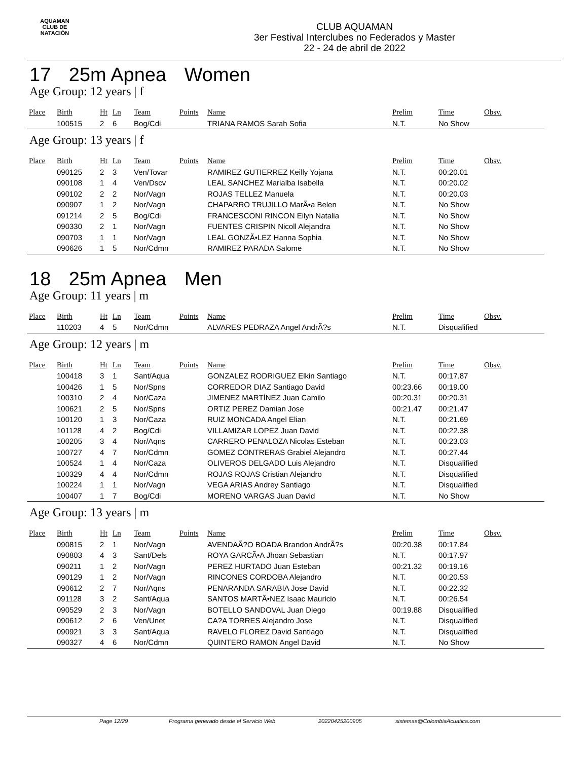AQUAMAN
CLUB DE NATACIÓN
CLUB AQUAMAN
3er Festival Interclubes no Federados y Master
22 - 24 de abril de 2022
17 25m Apnea Women
Age Group: 12 years | f
| Place | Birth | Ht | Ln | Team | Points | Name | Prelim | Time | Obsv. |
| --- | --- | --- | --- | --- | --- | --- | --- | --- | --- |
| | 100515 | 2 | 6 | Bog/Cdi | | TRIANA RAMOS Sarah Sofia | N.T. | No Show | |
Age Group: 13 years | f
| Place | Birth | Ht | Ln | Team | Points | Name | Prelim | Time | Obsv. |
| --- | --- | --- | --- | --- | --- | --- | --- | --- | --- |
| | 090125 | 2 | 3 | Ven/Tovar | | RAMIREZ GUTIERREZ Keilly Yojana | N.T. | 00:20.01 | |
| | 090108 | 1 | 4 | Ven/Dscv | | LEAL SANCHEZ Marialba Isabella | N.T. | 00:20.02 | |
| | 090102 | 2 | 2 | Nor/Vagn | | ROJAS TELLEZ Manuela | N.T. | 00:20.03 | |
| | 090907 | 1 | 2 | Nor/Vagn | | CHAPARRO TRUJILLO MarÃ•a Belen | N.T. | No Show | |
| | 091214 | 2 | 5 | Bog/Cdi | | FRANCESCONI RINCON Eilyn Natalia | N.T. | No Show | |
| | 090330 | 2 | 1 | Nor/Vagn | | FUENTES CRISPIN Nicoll Alejandra | N.T. | No Show | |
| | 090703 | 1 | 1 | Nor/Vagn | | LEAL GONZÃ•LEZ Hanna Sophia | N.T. | No Show | |
| | 090626 | 1 | 5 | Nor/Cdmn | | RAMIREZ PARADA Salome | N.T. | No Show | |
18 25m Apnea Men
Age Group: 11 years | m
| Place | Birth | Ht | Ln | Team | Points | Name | Prelim | Time | Obsv. |
| --- | --- | --- | --- | --- | --- | --- | --- | --- | --- |
| | 110203 | 4 | 5 | Nor/Cdmn | | ALVARES PEDRAZA Angel AndrÃ?s | N.T. | Disqualified | |
Age Group: 12 years | m
| Place | Birth | Ht | Ln | Team | Points | Name | Prelim | Time | Obsv. |
| --- | --- | --- | --- | --- | --- | --- | --- | --- | --- |
| | 100418 | 3 | 1 | Sant/Aqua | | GONZALEZ RODRIGUEZ Elkin Santiago | N.T. | 00:17.87 | |
| | 100426 | 1 | 5 | Nor/Spns | | CORREDOR DIAZ Santiago David | 00:23.66 | 00:19.00 | |
| | 100310 | 2 | 4 | Nor/Caza | | JIMENEZ MARTÍNEZ Juan Camilo | 00:20.31 | 00:20.31 | |
| | 100621 | 2 | 5 | Nor/Spns | | ORTIZ PEREZ Damian Jose | 00:21.47 | 00:21.47 | |
| | 100120 | 1 | 3 | Nor/Caza | | RUIZ MONCADA Angel Elian | N.T. | 00:21.69 | |
| | 101128 | 4 | 2 | Bog/Cdi | | VILLAMIZAR LOPEZ Juan David | N.T. | 00:22.38 | |
| | 100205 | 3 | 4 | Nor/Aqns | | CARRERO PENALOZA Nicolas Esteban | N.T. | 00:23.03 | |
| | 100727 | 4 | 7 | Nor/Cdmn | | GOMEZ CONTRERAS Grabiel Alejandro | N.T. | 00:27.44 | |
| | 100524 | 1 | 4 | Nor/Caza | | OLIVEROS DELGADO Luis Alejandro | N.T. | Disqualified | |
| | 100329 | 4 | 4 | Nor/Cdmn | | ROJAS ROJAS Cristian Alejandro | N.T. | Disqualified | |
| | 100224 | 1 | 1 | Nor/Vagn | | VEGA ARIAS Andrey Santiago | N.T. | Disqualified | |
| | 100407 | 1 | 7 | Bog/Cdi | | MORENO VARGAS Juan David | N.T. | No Show | |
Age Group: 13 years | m
| Place | Birth | Ht | Ln | Team | Points | Name | Prelim | Time | Obsv. |
| --- | --- | --- | --- | --- | --- | --- | --- | --- | --- |
| | 090815 | 2 | 1 | Nor/Vagn | | AVENDAÃ?O BOADA Brandon AndrÃ?s | 00:20.38 | 00:17.84 | |
| | 090803 | 4 | 3 | Sant/Dels | | ROYA GARCÃ•A Jhoan Sebastian | N.T. | 00:17.97 | |
| | 090211 | 1 | 2 | Nor/Vagn | | PEREZ HURTADO Juan Esteban | 00:21.32 | 00:19.16 | |
| | 090129 | 1 | 2 | Nor/Vagn | | RINCONES CORDOBA Alejandro | N.T. | 00:20.53 | |
| | 090612 | 2 | 7 | Nor/Aqns | | PENARANDA SARABIA Jose David | N.T. | 00:22.32 | |
| | 091128 | 3 | 2 | Sant/Aqua | | SANTOS MARTÃ•NEZ Isaac Mauricio | N.T. | 00:26.54 | |
| | 090529 | 2 | 3 | Nor/Vagn | | BOTELLO SANDOVAL Juan Diego | 00:19.88 | Disqualified | |
| | 090612 | 2 | 6 | Ven/Unet | | CA?A TORRES Alejandro Jose | N.T. | Disqualified | |
| | 090921 | 3 | 3 | Sant/Aqua | | RAVELO FLOREZ David Santiago | N.T. | Disqualified | |
| | 090327 | 4 | 6 | Nor/Cdmn | | QUINTERO RAMON Angel David | N.T. | No Show | |
Page 12/29 Programa generado desde el Servicio Web 20220425200905 sistemas@ColombiaAcuatica.com